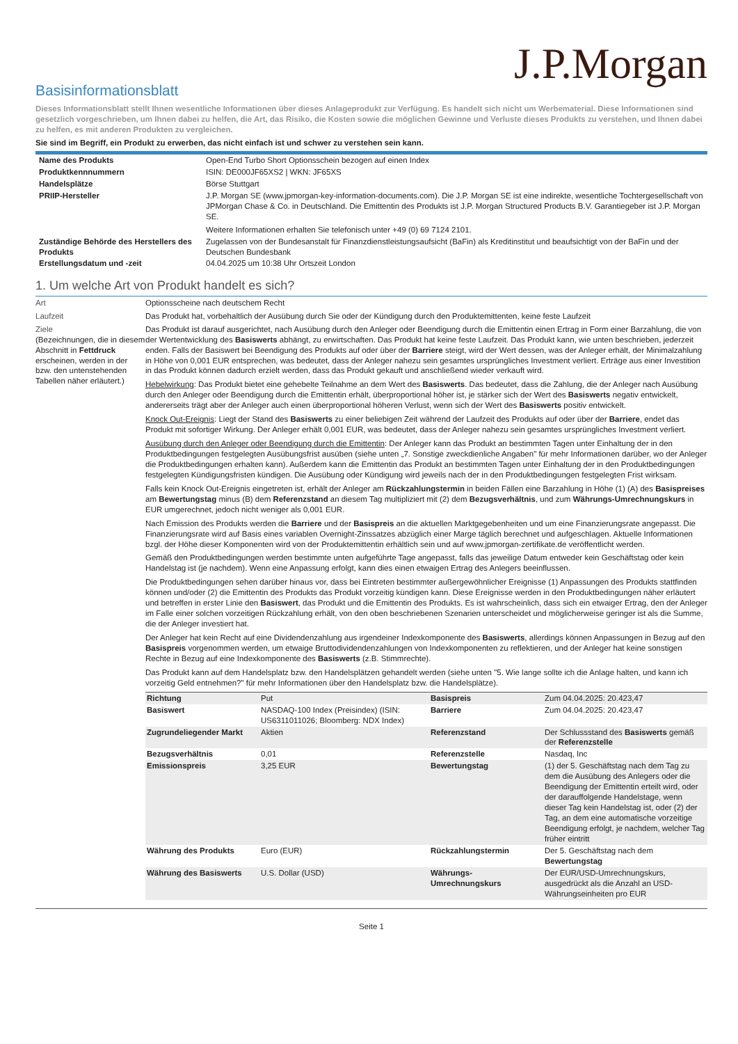J.P.Morgan
Basisinformationsblatt
Dieses Informationsblatt stellt Ihnen wesentliche Informationen über dieses Anlageprodukt zur Verfügung. Es handelt sich nicht um Werbematerial. Diese Informationen sind gesetzlich vorgeschrieben, um Ihnen dabei zu helfen, die Art, das Risiko, die Kosten sowie die möglichen Gewinne und Verluste dieses Produkts zu verstehen, und Ihnen dabei zu helfen, es mit anderen Produkten zu vergleichen.
Sie sind im Begriff, ein Produkt zu erwerben, das nicht einfach ist und schwer zu verstehen sein kann.
| Name des Produkts | Open-End Turbo Short Optionsschein bezogen auf einen Index |
| Produktkennnummern | ISIN: DE000JF65XS2 / WKN: JF65XS |
| Handelsplätze | Börse Stuttgart |
| PRIIP-Hersteller | J.P. Morgan SE (www.jpmorgan-key-information-documents.com). Die J.P. Morgan SE ist eine indirekte, wesentliche Tochtergesellschaft von JPMorgan Chase & Co. in Deutschland. Die Emittentin des Produkts ist J.P. Morgan Structured Products B.V. Garantiegeber ist J.P. Morgan SE. Weitere Informationen erhalten Sie telefonisch unter +49 (0) 69 7124 2101. |
| Zuständige Behörde des Herstellers des Produkts | Zugelassen von der Bundesanstalt für Finanzdienstleistungsaufsicht (BaFin) als Kreditinstitut und beaufsichtigt von der BaFin und der Deutschen Bundesbank |
| Erstellungsdatum und -zeit | 04.04.2025 um 10:38 Uhr Ortszeit London |
1. Um welche Art von Produkt handelt es sich?
Art Optionsscheine nach deutschem Recht
Laufzeit Das Produkt hat, vorbehaltlich der Ausübung durch Sie oder der Kündigung durch den Produktemittenten, keine feste Laufzeit
Ziele
(Bezeichnungen, die in diesem Abschnitt in Fettdruck erscheinen, werden in der bzw. den untenstehenden Tabellen näher erläutert.)
Das Produkt ist darauf ausgerichtet, nach Ausübung durch den Anleger oder Beendigung durch die Emittentin einen Ertrag in Form einer Barzahlung, die von der Wertentwicklung des Basiswerts abhängt, zu erwirtschaften. Das Produkt hat keine feste Laufzeit. Das Produkt kann, wie unten beschrieben, jederzeit enden. Falls der Basiswert bei Beendigung des Produkts auf oder über der Barriere steigt, wird der Wert dessen, was der Anleger erhält, der Minimalzahlung in Höhe von 0,001 EUR entsprechen, was bedeutet, dass der Anleger nahezu sein gesamtes ursprüngliches Investment verliert. Erträge aus einer Investition in das Produkt können dadurch erzielt werden, dass das Produkt gekauft und anschließend wieder verkauft wird.
Hebelwirkung: Das Produkt bietet eine gehebelte Teilnahme an dem Wert des Basiswerts. Das bedeutet, dass die Zahlung, die der Anleger nach Ausübung durch den Anleger oder Beendigung durch die Emittentin erhält, überproportional höher ist, je stärker sich der Wert des Basiswerts negativ entwickelt, andererseits trägt aber der Anleger auch einen überproportional höheren Verlust, wenn sich der Wert des Basiswerts positiv entwickelt.
Knock Out-Ereignis: Liegt der Stand des Basiswerts zu einer beliebigen Zeit während der Laufzeit des Produkts auf oder über der Barriere, endet das Produkt mit sofortiger Wirkung. Der Anleger erhält 0,001 EUR, was bedeutet, dass der Anleger nahezu sein gesamtes ursprüngliches Investment verliert.
Ausübung durch den Anleger oder Beendigung durch die Emittentin: Der Anleger kann das Produkt an bestimmten Tagen unter Einhaltung der in den Produktbedingungen festgelegten Ausübungsfrist ausüben (siehe unten „7. Sonstige zweckdienliche Angaben" für mehr Informationen darüber, wo der Anleger die Produktbedingungen erhalten kann). Außerdem kann die Emittentin das Produkt an bestimmten Tagen unter Einhaltung der in den Produktbedingungen festgelegten Kündigungsfristen kündigen. Die Ausübung oder Kündigung wird jeweils nach der in den Produktbedingungen festgelegten Frist wirksam.
Falls kein Knock Out-Ereignis eingetreten ist, erhält der Anleger am Rückzahlungstermin in beiden Fällen eine Barzahlung in Höhe (1) (A) des Basispreises am Bewertungstag minus (B) dem Referenzstand an diesem Tag multipliziert mit (2) dem Bezugsverhältnis, und zum Währungs-Umrechnungskurs in EUR umgerechnet, jedoch nicht weniger als 0,001 EUR.
Nach Emission des Produkts werden die Barriere und der Basispreis an die aktuellen Marktgegebenheiten und um eine Finanzierungsrate angepasst. Die Finanzierungsrate wird auf Basis eines variablen Overnight-Zinssatzes abzüglich einer Marge täglich berechnet und aufgeschlagen. Aktuelle Informationen bzgl. der Höhe dieser Komponenten wird von der Produktemittentin erhältlich sein und auf www.jpmorgan-zertifikate.de veröffentlicht werden.
Gemäß den Produktbedingungen werden bestimmte unten aufgeführte Tage angepasst, falls das jeweilige Datum entweder kein Geschäftstag oder kein Handelstag ist (je nachdem). Wenn eine Anpassung erfolgt, kann dies einen etwaigen Ertrag des Anlegers beeinflussen.
Die Produktbedingungen sehen darüber hinaus vor, dass bei Eintreten bestimmter außergewöhnlicher Ereignisse (1) Anpassungen des Produkts stattfinden können und/oder (2) die Emittentin des Produkts das Produkt vorzeitig kündigen kann. Diese Ereignisse werden in den Produktbedingungen näher erläutert und betreffen in erster Linie den Basiswert, das Produkt und die Emittentin des Produkts. Es ist wahrscheinlich, dass sich ein etwaiger Ertrag, den der Anleger im Falle einer solchen vorzeitigen Rückzahlung erhält, von den oben beschriebenen Szenarien unterscheidet und möglicherweise geringer ist als die Summe, die der Anleger investiert hat.
Der Anleger hat kein Recht auf eine Dividendenzahlung aus irgendeiner Indexkomponente des Basiswerts, allerdings können Anpassungen in Bezug auf den Basispreis vorgenommen werden, um etwaige Bruttodividendenzahlungen von Indexkomponenten zu reflektieren, und der Anleger hat keine sonstigen Rechte in Bezug auf eine Indexkomponente des Basiswerts (z.B. Stimmrechte).
Das Produkt kann auf dem Handelsplatz bzw. den Handelsplätzen gehandelt werden (siehe unten "5. Wie lange sollte ich die Anlage halten, und kann ich vorzeitig Geld entnehmen?" für mehr Informationen über den Handelsplatz bzw. die Handelsplätze).
| Richtung | Put | Basispreis | Zum 04.04.2025: 20.423,47 |
| Basiswert | NASDAQ-100 Index (Preisindex) (ISIN: US6311011026; Bloomberg: NDX Index) | Barriere | Zum 04.04.2025: 20.423,47 |
| Zugrundeliegender Markt | Aktien | Referenzstand | Der Schlussstand des Basiswerts gemäß der Referenzstelle |
| Bezugsverhältnis | 0,01 | Referenzstelle | Nasdaq, Inc |
| Emissionspreis | 3,25 EUR | Bewertungstag | (1) der 5. Geschäftstag nach dem Tag zu dem die Ausübung des Anlegers oder die Beendigung der Emittentin erteilt wird, oder der darauffolgende Handelstage, wenn dieser Tag kein Handelstag ist, oder (2) der Tag, an dem eine automatische vorzeitige Beendigung erfolgt, je nachdem, welcher Tag früher eintritt |
| Währung des Produkts | Euro (EUR) | Rückzahlungstermin | Der 5. Geschäftstag nach dem Bewertungstag |
| Währung des Basiswerts | U.S. Dollar (USD) | Währungs-Umrechnungskurs | Der EUR/USD-Umrechnungskurs, ausgedrückt als die Anzahl an USD-Währungseinheiten pro EUR |
Seite 1